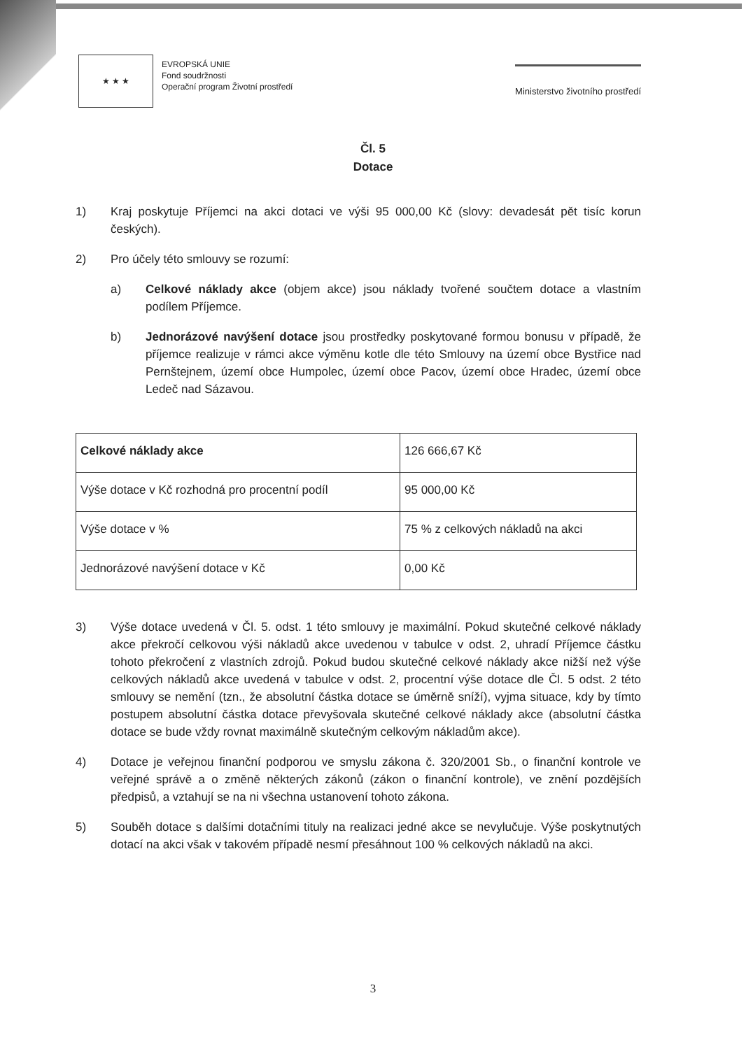★ ★ ★
EVROPSKÁ UNIE
Fond soudržnosti
Operační program Životní prostředí
Ministerstvo životního prostředí
Čl. 5
Dotace
1) Kraj poskytuje Příjemci na akci dotaci ve výši 95 000,00 Kč (slovy: devadesát pět tisíc korun českých).
2) Pro účely této smlouvy se rozumí:
a) Celkové náklady akce (objem akce) jsou náklady tvořené součtem dotace a vlastním podílem Příjemce.
b) Jednorázové navýšení dotace jsou prostředky poskytované formou bonusu v případě, že příjemce realizuje v rámci akce výměnu kotle dle této Smlouvy na území obce Bystřice nad Pernštejnem, území obce Humpolec, území obce Pacov, území obce Hradec, území obce Ledeč nad Sázavou.
| Celkové náklady akce | 126 666,67 Kč |
| Výše dotace v Kč rozhodná pro procentní podíl | 95 000,00 Kč |
| Výše dotace v % | 75 % z celkových nákladů na akci |
| Jednorázové navýšení dotace v Kč | 0,00 Kč |
3) Výše dotace uvedená v Čl. 5. odst. 1 této smlouvy je maximální. Pokud skutečné celkové náklady akce překročí celkovou výši nákladů akce uvedenou v tabulce v odst. 2, uhradí Příjemce částku tohoto překročení z vlastních zdrojů. Pokud budou skutečné celkové náklady akce nižší než výše celkových nákladů akce uvedená v tabulce v odst. 2, procentní výše dotace dle Čl. 5 odst. 2 této smlouvy se nemění (tzn., že absolutní částka dotace se úměrně sníží), vyjma situace, kdy by tímto postupem absolutní částka dotace převyšovala skutečné celkové náklady akce (absolutní částka dotace se bude vždy rovnat maximálně skutečným celkovým nákladům akce).
4) Dotace je veřejnou finanční podporou ve smyslu zákona č. 320/2001 Sb., o finanční kontrole ve veřejné správě a o změně některých zákonů (zákon o finanční kontrole), ve znění pozdějších předpisů, a vztahují se na ni všechna ustanovení tohoto zákona.
5) Souběh dotace s dalšími dotačními tituly na realizaci jedné akce se nevylučuje. Výše poskytnutých dotací na akci však v takovém případě nesmí přesáhnout 100 % celkových nákladů na akci.
3